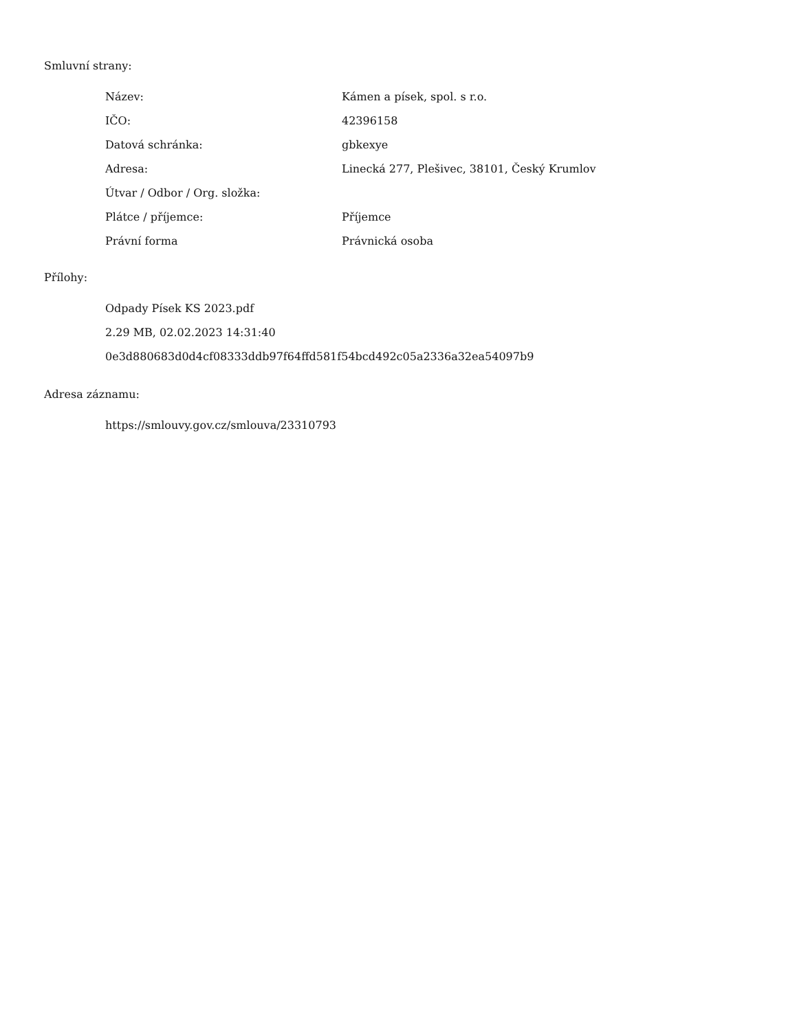Smluvní strany:
| Název: | Kámen a písek, spol. s r.o. |
| IČO: | 42396158 |
| Datová schránka: | gbkexye |
| Adresa: | Linecká 277, Plešivec, 38101, Český Krumlov |
| Útvar / Odbor / Org. složka: | |
| Plátce / příjemce: | Příjemce |
| Právní forma | Právnická osoba |
Přílohy:
Odpady Písek KS 2023.pdf
2.29 MB, 02.02.2023 14:31:40
0e3d880683d0d4cf08333ddb97f64ffd581f54bcd492c05a2336a32ea54097b9
Adresa záznamu:
https://smlouvy.gov.cz/smlouva/23310793